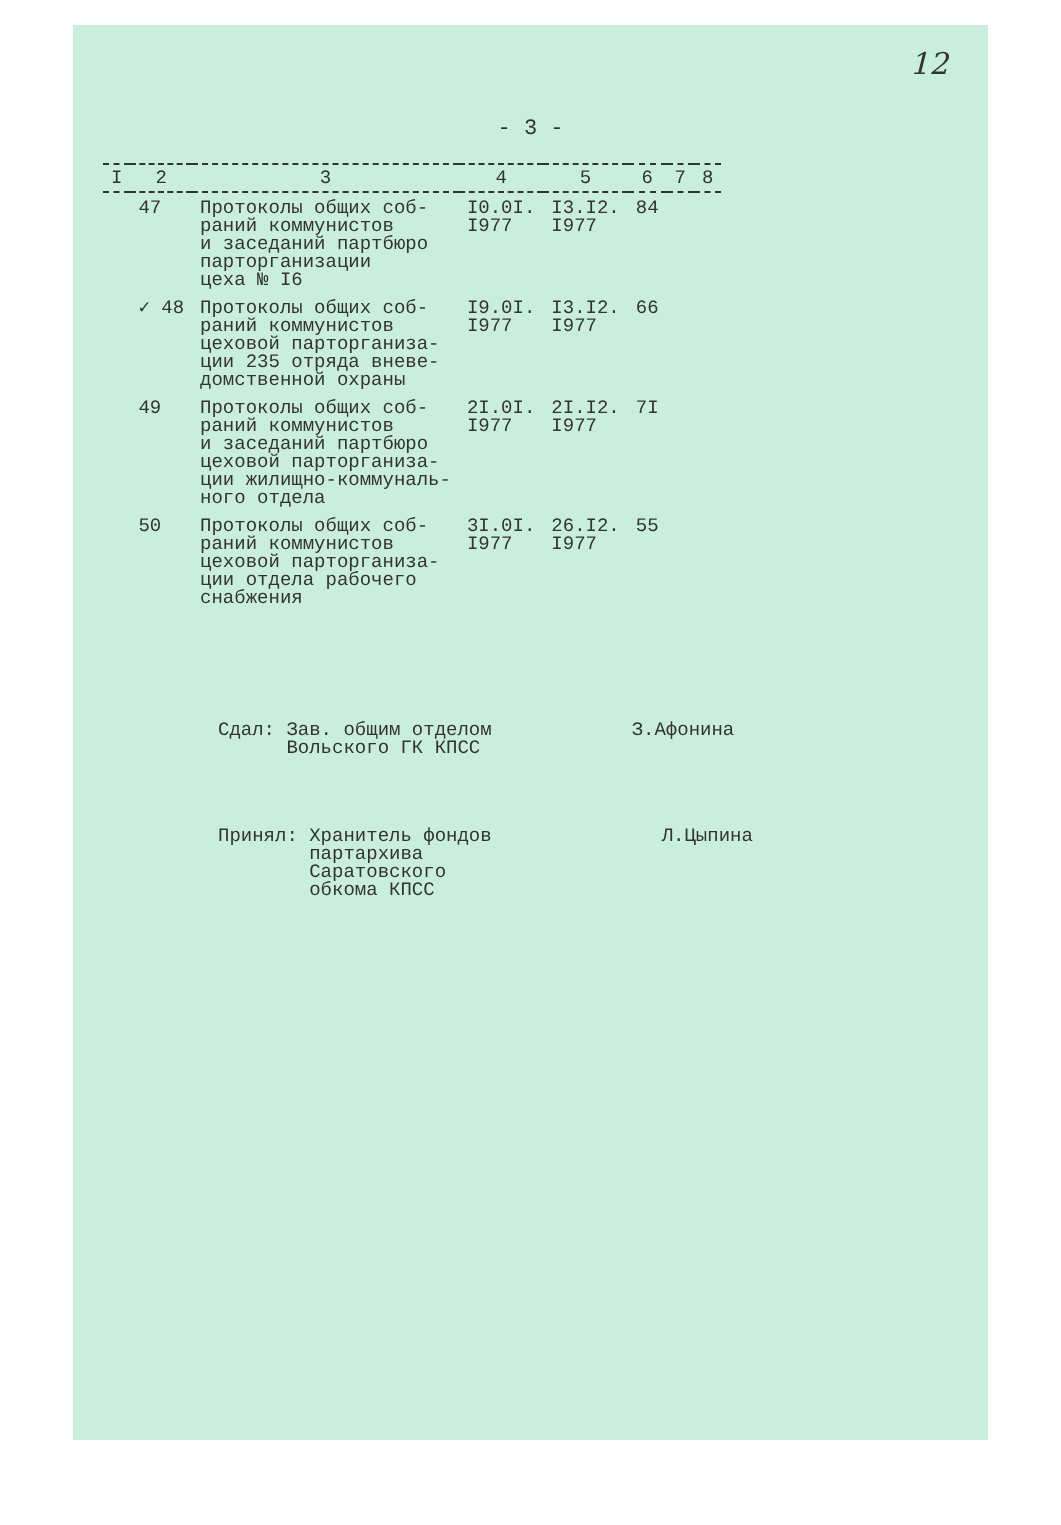12
- 3 -
| I | 2 | 3 | 4 | 5 | 6 | 7 | 8 |
| --- | --- | --- | --- | --- | --- | --- | --- |
| | 47 | Протоколы общих соб- раний коммунистов и заседаний партбюро парторганизации цеха № I6 | I0.0I. I977 | I3.I2. I977 | 84 | | |
| | ✓ 48 | Протоколы общих соб- раний коммунистов цеховой парторганиза- ции 235 отряда вневе- домственной охраны | I9.0I. I977 | I3.I2. I977 | 66 | | |
| | 49 | Протоколы общих соб- раний коммунистов и заседаний партбюро цеховой парторганиза- ции жилищно-коммуналь- ного отдела | 2I.0I. I977 | 2I.I2. I977 | 7I | | |
| | 50 | Протоколы общих соб- раний коммунистов цеховой парторганиза- ции отдела рабочего снабжения | 3I.0I. I977 | 26.I2. I977 | 55 | | |
Сдал: Зав. общим отделом
Вольского ГК КПСС
З.Афонина
Принял: Хранитель фондов
партархива
Саратовского
обкома КПСС
Л.Цыпина